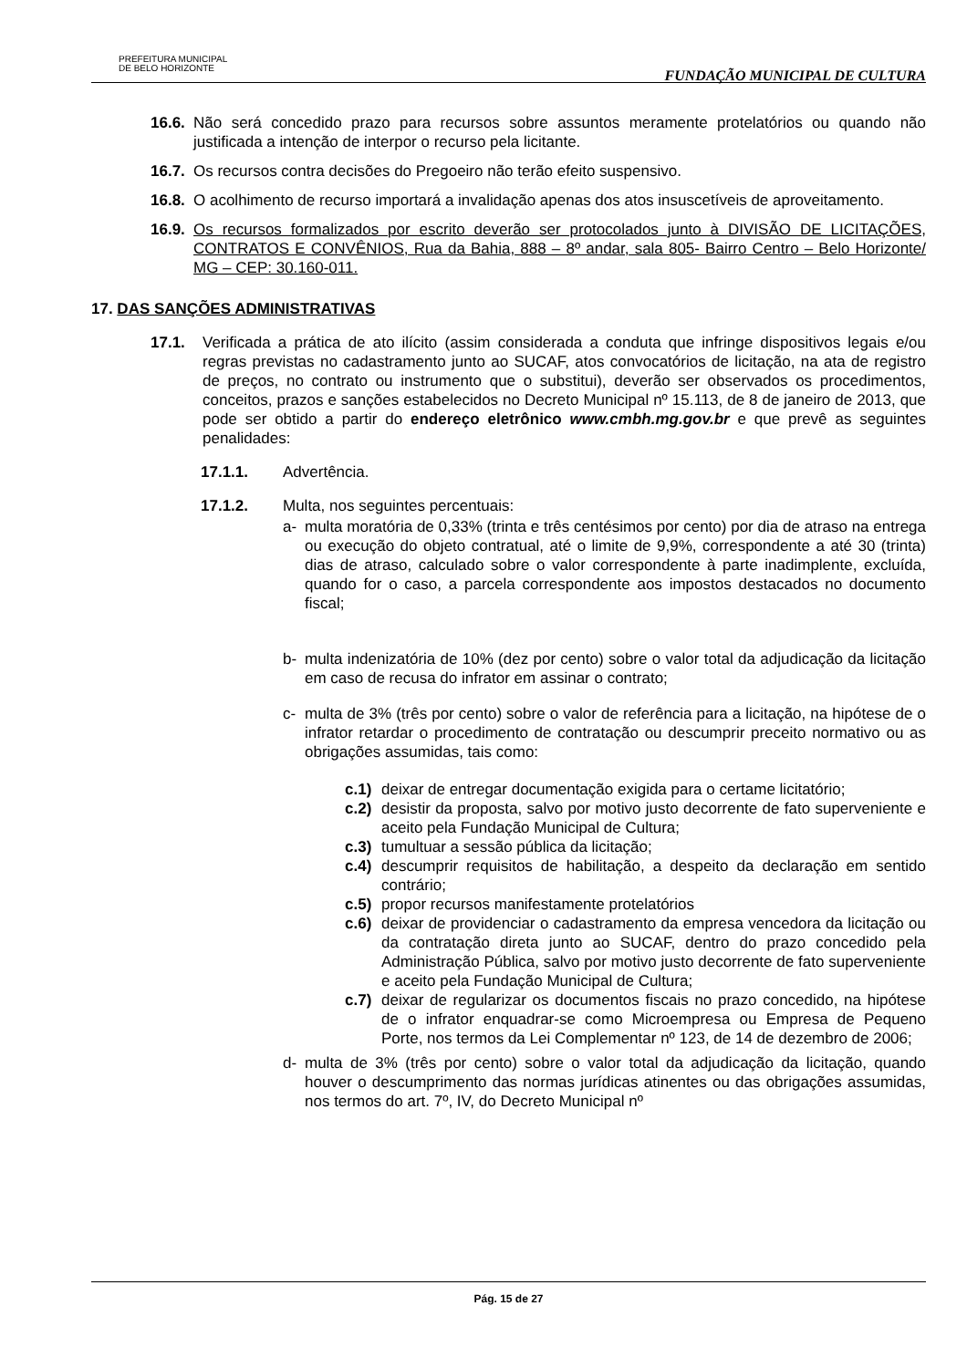PREFEITURA MUNICIPAL
DE BELO HORIZONTE
FUNDAÇÃO MUNICIPAL DE CULTURA
16.6. Não será concedido prazo para recursos sobre assuntos meramente protelatórios ou quando não justificada a intenção de interpor o recurso pela licitante.
16.7. Os recursos contra decisões do Pregoeiro não terão efeito suspensivo.
16.8. O acolhimento de recurso importará a invalidação apenas dos atos insuscetíveis de aproveitamento.
16.9. Os recursos formalizados por escrito deverão ser protocolados junto à DIVISÃO DE LICITAÇÕES, CONTRATOS E CONVÊNIOS, Rua da Bahia, 888 – 8º andar, sala 805- Bairro Centro – Belo Horizonte/ MG – CEP: 30.160-011.
17. DAS SANÇÕES ADMINISTRATIVAS
17.1. Verificada a prática de ato ilícito (assim considerada a conduta que infringe dispositivos legais e/ou regras previstas no cadastramento junto ao SUCAF, atos convocatórios de licitação, na ata de registro de preços, no contrato ou instrumento que o substitui), deverão ser observados os procedimentos, conceitos, prazos e sanções estabelecidos no Decreto Municipal nº 15.113, de 8 de janeiro de 2013, que pode ser obtido a partir do endereço eletrônico www.cmbh.mg.gov.br e que prevê as seguintes penalidades:
17.1.1. Advertência.
17.1.2. Multa, nos seguintes percentuais:
a- multa moratória de 0,33% (trinta e três centésimos por cento) por dia de atraso na entrega ou execução do objeto contratual, até o limite de 9,9%, correspondente a até 30 (trinta) dias de atraso, calculado sobre o valor correspondente à parte inadimplente, excluída, quando for o caso, a parcela correspondente aos impostos destacados no documento fiscal;
b- multa indenizatória de 10% (dez por cento) sobre o valor total da adjudicação da licitação em caso de recusa do infrator em assinar o contrato;
c- multa de 3% (três por cento) sobre o valor de referência para a licitação, na hipótese de o infrator retardar o procedimento de contratação ou descumprir preceito normativo ou as obrigações assumidas, tais como:
c.1) deixar de entregar documentação exigida para o certame licitatório;
c.2) desistir da proposta, salvo por motivo justo decorrente de fato superveniente e aceito pela Fundação Municipal de Cultura;
c.3) tumultuar a sessão pública da licitação;
c.4) descumprir requisitos de habilitação, a despeito da declaração em sentido contrário;
c.5) propor recursos manifestamente protelatórios
c.6) deixar de providenciar o cadastramento da empresa vencedora da licitação ou da contratação direta junto ao SUCAF, dentro do prazo concedido pela Administração Pública, salvo por motivo justo decorrente de fato superveniente e aceito pela Fundação Municipal de Cultura;
c.7) deixar de regularizar os documentos fiscais no prazo concedido, na hipótese de o infrator enquadrar-se como Microempresa ou Empresa de Pequeno Porte, nos termos da Lei Complementar nº 123, de 14 de dezembro de 2006;
d- multa de 3% (três por cento) sobre o valor total da adjudicação da licitação, quando houver o descumprimento das normas jurídicas atinentes ou das obrigações assumidas, nos termos do art. 7º, IV, do Decreto Municipal nº
Pág. 15 de 27